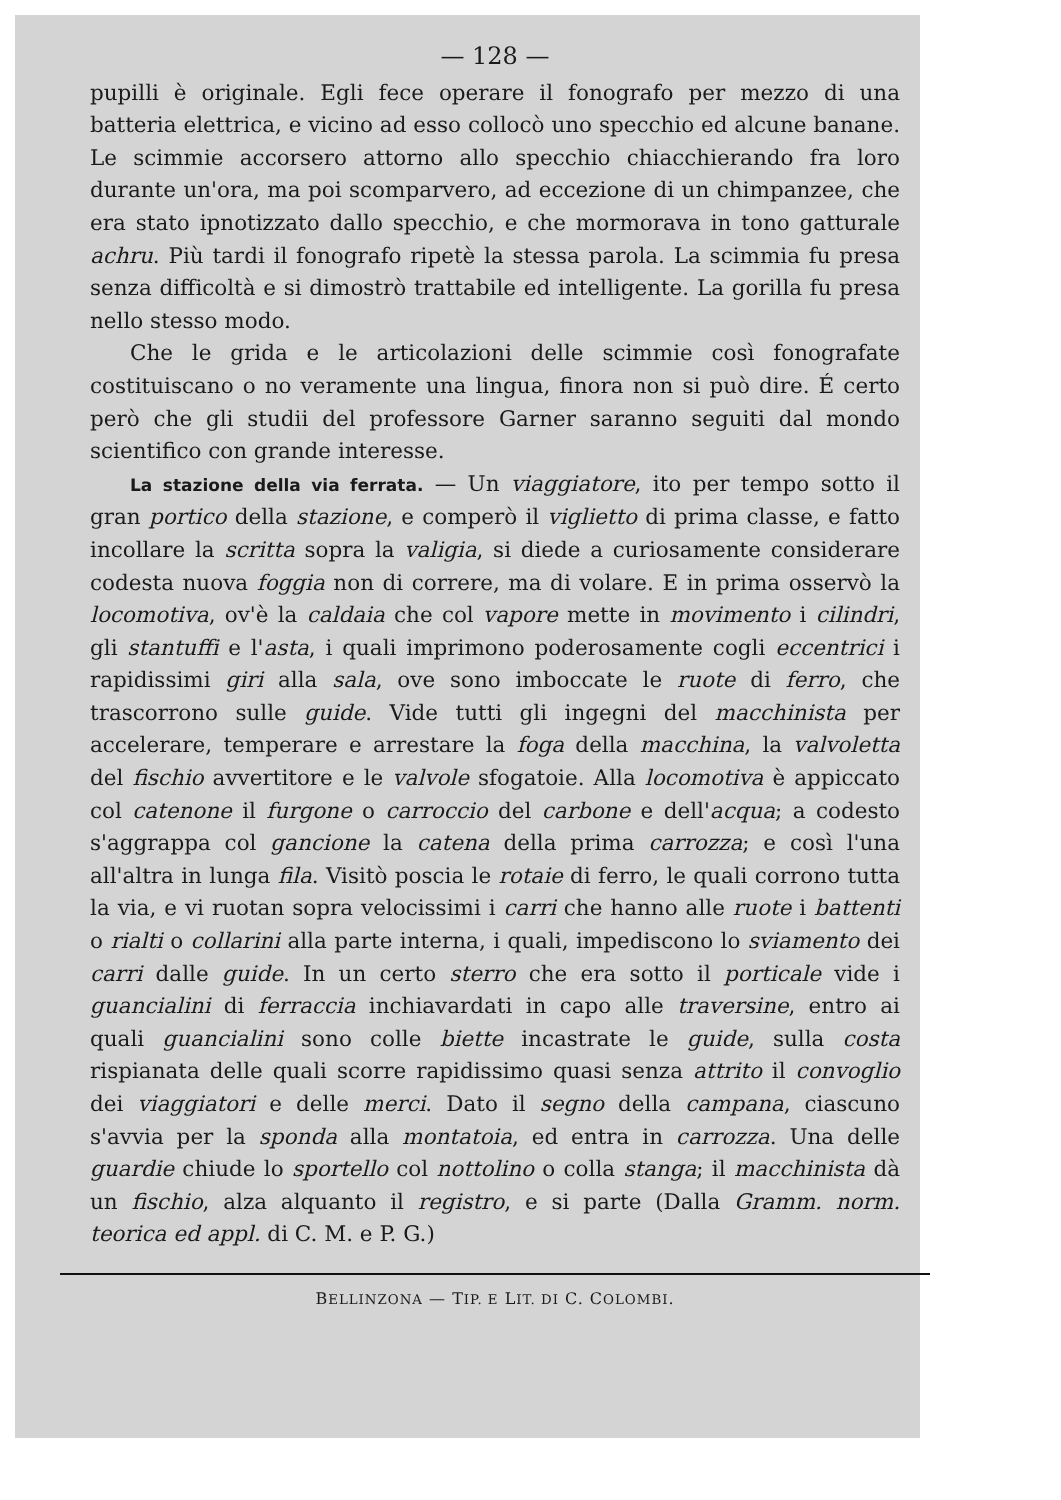— 128 —
pupilli è originale. Egli fece operare il fonografo per mezzo di una batteria elettrica, e vicino ad esso collocò uno specchio ed alcune banane. Le scimmie accorsero attorno allo specchio chiacchierando fra loro durante un'ora, ma poi scomparvero, ad eccezione di un chimpanzee, che era stato ipnotizzato dallo specchio, e che mormorava in tono gatturale achru. Più tardi il fonografo ripetè la stessa parola. La scimmia fu presa senza difficoltà e si dimostrò trattabile ed intelligente. La gorilla fu presa nello stesso modo.
Che le grida e le articolazioni delle scimmie così fonografate costituiscano o no veramente una lingua, finora non si può dire. É certo però che gli studii del professore Garner saranno seguiti dal mondo scientifico con grande interesse.
La stazione della via ferrata. — Un viaggiatore, ito per tempo sotto il gran portico della stazione, e comperò il viglietto di prima classe, e fatto incollare la scritta sopra la valigia, si diede a curiosamente considerare codesta nuova foggia non di correre, ma di volare. E in prima osservò la locomotiva, ov'è la caldaia che col vapore mette in movimento i cilindri, gli stantuffi e l'asta, i quali imprimono poderosamente cogli eccentrici i rapidissimi giri alla sala, ove sono imboccate le ruote di ferro, che trascorrono sulle guide. Vide tutti gli ingegni del macchinista per accelerare, temperare e arrestare la foga della macchina, la valvoletta del fischio avvertitore e le valvole sfogatoie. Alla locomotiva è appiccato col catenone il furgone o carroccio del carbone e dell'acqua; a codesto s'aggrappa col gancione la catena della prima carrozza; e così l'una all'altra in lunga fila. Visitò poscia le rotaie di ferro, le quali corrono tutta la via, e vi ruotan sopra velocissimi i carri che hanno alle ruote i battenti o rialti o collarini alla parte interna, i quali, impediscono lo sviamento dei carri dalle guide. In un certo sterro che era sotto il porticale vide i guancialini di ferraccia inchiavardati in capo alle traversine, entro ai quali guancialini sono colle biette incastrate le guide, sulla costa rispianata delle quali scorre rapidissimo quasi senza attrito il convoglio dei viaggiatori e delle merci. Dato il segno della campana, ciascuno s'avvia per la sponda alla montatoia, ed entra in carrozza. Una delle guardie chiude lo sportello col nottolino o colla stanga; il macchinista dà un fischio, alza alquanto il registro, e si parte (Dalla Gramm. norm. teorica ed appl. di C. M. e P. G.)
BELLINZONA — TIP. E LIT. DI C. COLOMBI.